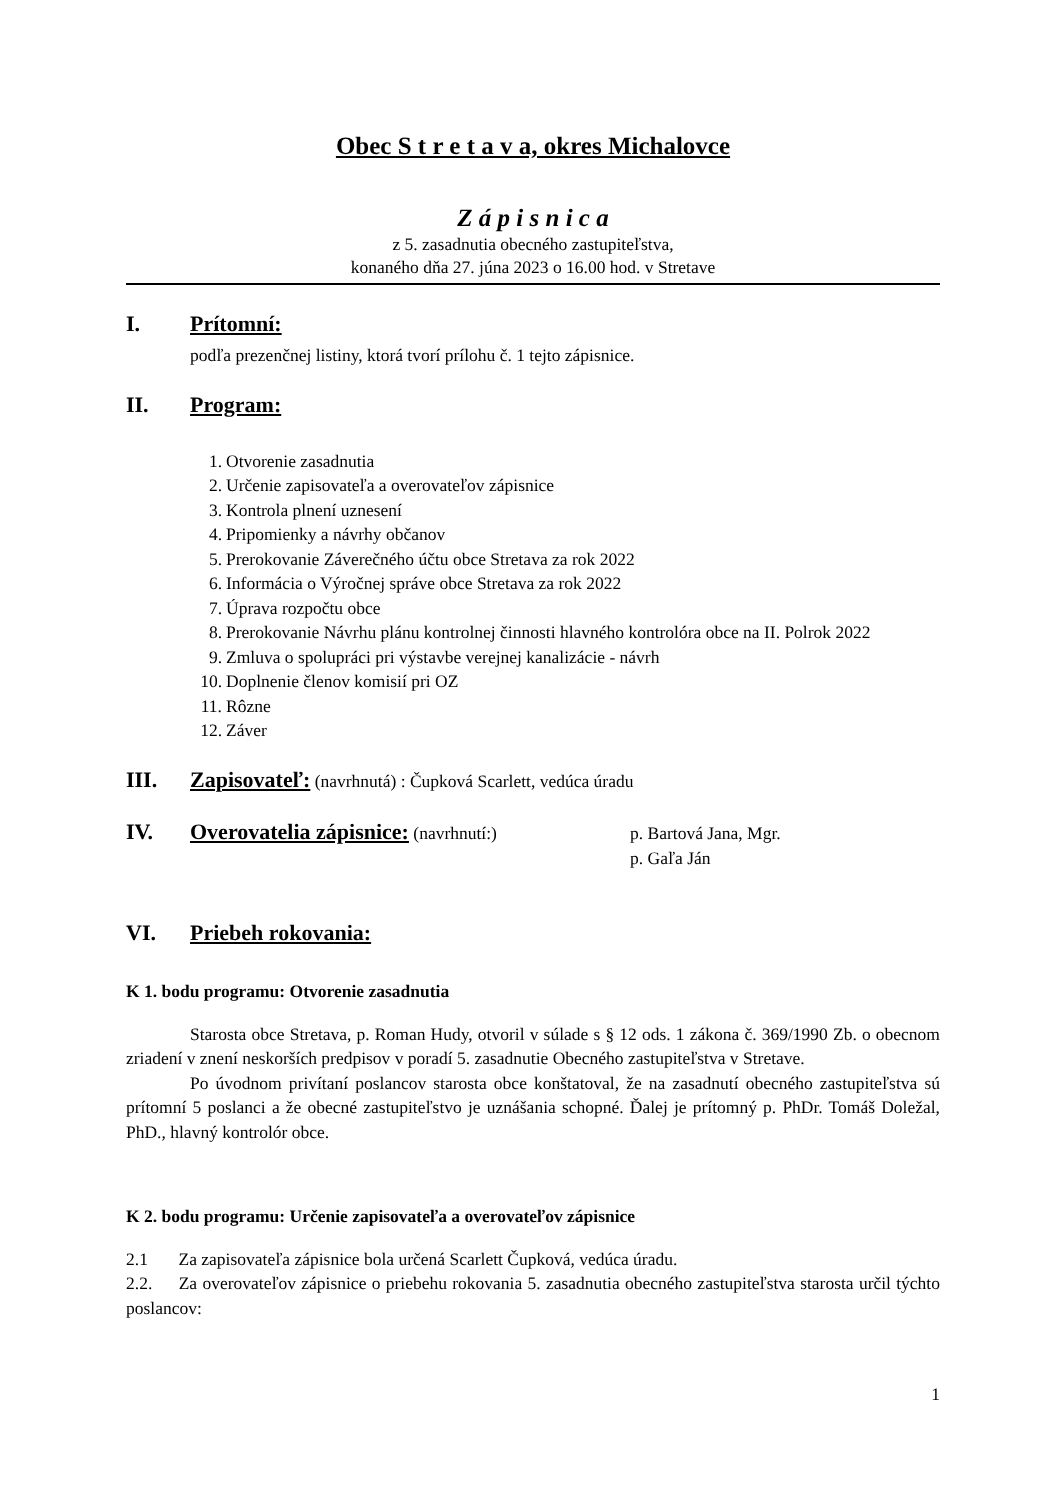Obec S t r e t a v a, okres Michalovce
Z á p i s n i c a
z 5. zasadnutia obecného zastupiteľstva,
konaného dňa 27. júna 2023 o 16.00 hod. v Stretave
I. Prítomní:
podľa prezenčnej listiny, ktorá tvorí prílohu č. 1 tejto zápisnice.
II. Program:
1. Otvorenie zasadnutia
2. Určenie zapisovateľa a overovateľov zápisnice
3. Kontrola plnení uznesení
4. Pripomienky a návrhy občanov
5. Prerokovanie Záverečného účtu obce Stretava za rok 2022
6. Informácia o Výročnej správe obce Stretava za rok 2022
7. Úprava rozpočtu obce
8. Prerokovanie Návrhu plánu kontrolnej činnosti hlavného kontrolóra obce na II. Polrok 2022
9. Zmluva o spolupráci pri výstavbe verejnej kanalizácie - návrh
10. Doplnenie členov komisií pri OZ
11. Rôzne
12. Záver
III. Zapisovateľ: (navrhnutá) : Čupková Scarlett, vedúca úradu
IV. Overovatelia zápisnice: (navrhnutí:) p. Bartová Jana, Mgr.
p. Gaľa Ján
VI. Priebeh rokovania:
K 1. bodu programu: Otvorenie zasadnutia
Starosta obce Stretava, p. Roman Hudy, otvoril v súlade s § 12 ods. 1 zákona č. 369/1990 Zb. o obecnom zriadení v znení neskorších predpisov v poradí 5. zasadnutie Obecného zastupiteľstva v Stretave.
Po úvodnom privítaní poslancov starosta obce konštatoval, že na zasadnutí obecného zastupiteľstva sú prítomní 5 poslanci a že obecné zastupiteľstvo je uznášania schopné. Ďalej je prítomný p. PhDr. Tomáš Doležal, PhD., hlavný kontrolór obce.
K 2. bodu programu: Určenie zapisovateľa a overovateľov zápisnice
2.1 Za zapisovateľa zápisnice bola určená Scarlett Čupková, vedúca úradu.
2.2. Za overovateľov zápisnice o priebehu rokovania 5. zasadnutia obecného zastupiteľstva starosta určil týchto poslancov:
1